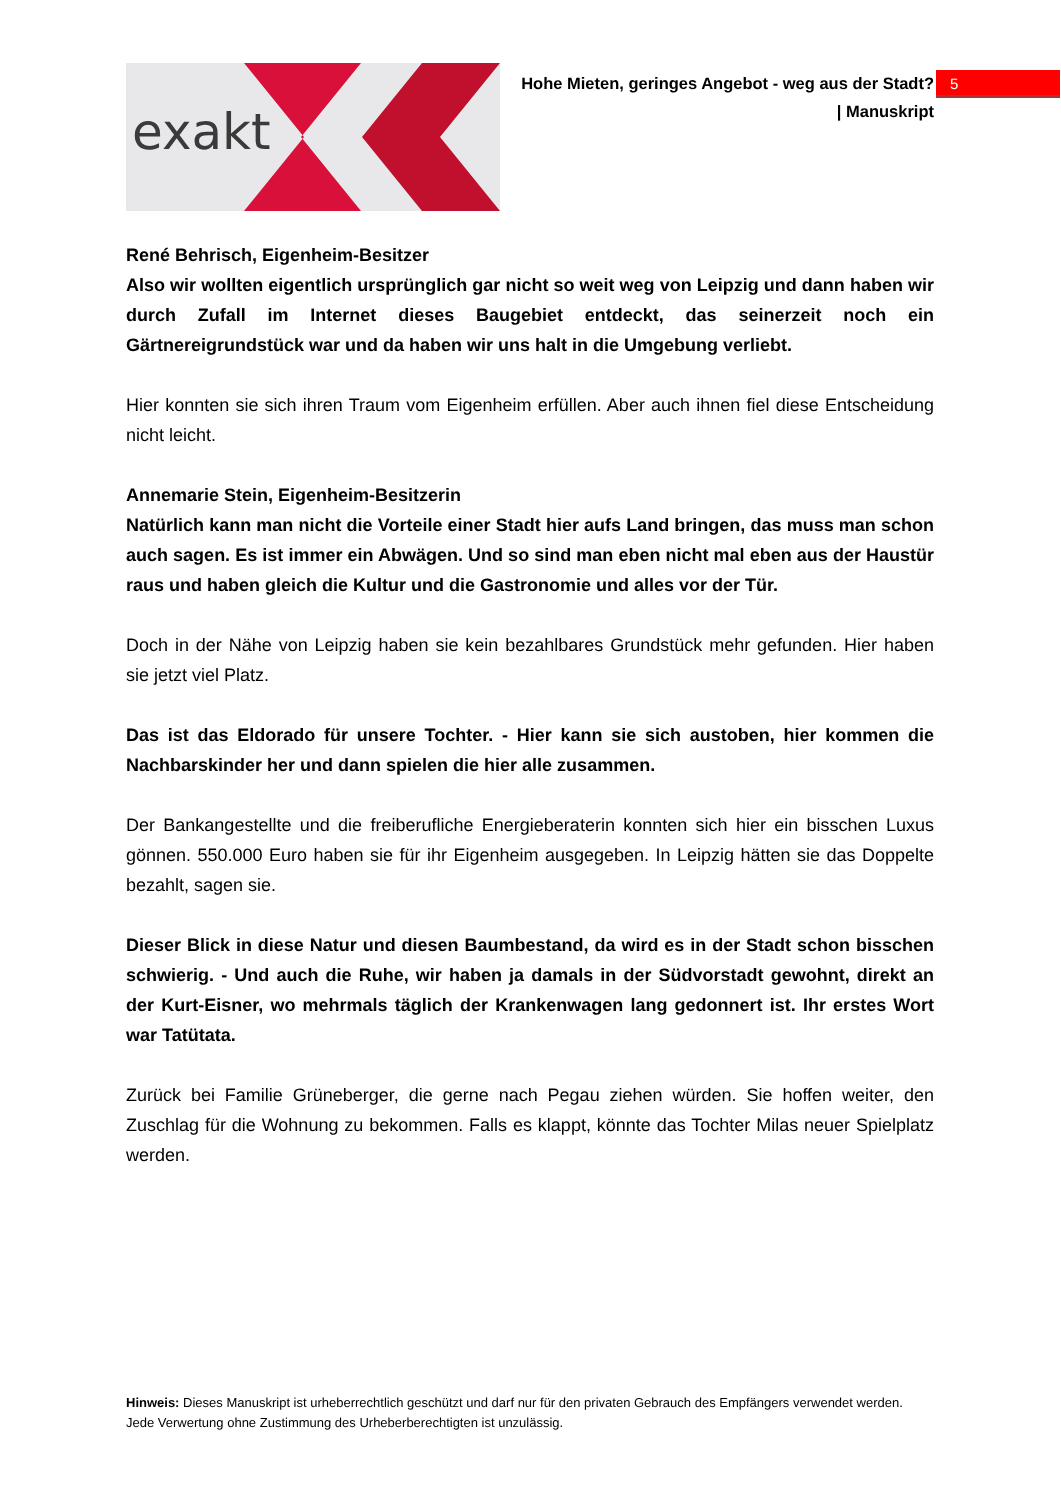exakt
Hohe Mieten, geringes Angebot - weg aus der Stadt?
| Manuskript
5
René Behrisch, Eigenheim-Besitzer
Also wir wollten eigentlich ursprünglich gar nicht so weit weg von Leipzig und dann haben wir durch Zufall im Internet dieses Baugebiet entdeckt, das seinerzeit noch ein Gärtnereigrundstück war und da haben wir uns halt in die Umgebung verliebt.
Hier konnten sie sich ihren Traum vom Eigenheim erfüllen. Aber auch ihnen fiel diese Entscheidung nicht leicht.
Annemarie Stein, Eigenheim-Besitzerin
Natürlich kann man nicht die Vorteile einer Stadt hier aufs Land bringen, das muss man schon auch sagen. Es ist immer ein Abwägen. Und so sind man eben nicht mal eben aus der Haustür raus und haben gleich die Kultur und die Gastronomie und alles vor der Tür.
Doch in der Nähe von Leipzig haben sie kein bezahlbares Grundstück mehr gefunden. Hier haben sie jetzt viel Platz.
Das ist das Eldorado für unsere Tochter. - Hier kann sie sich austoben, hier kommen die Nachbarskinder her und dann spielen die hier alle zusammen.
Der Bankangestellte und die freiberufliche Energieberaterin konnten sich hier ein bisschen Luxus gönnen. 550.000 Euro haben sie für ihr Eigenheim ausgegeben. In Leipzig hätten sie das Doppelte bezahlt, sagen sie.
Dieser Blick in diese Natur und diesen Baumbestand, da wird es in der Stadt schon bisschen schwierig. - Und auch die Ruhe, wir haben ja damals in der Südvorstadt gewohnt, direkt an der Kurt-Eisner, wo mehrmals täglich der Krankenwagen lang gedonnert ist. Ihr erstes Wort war Tatütata.
Zurück bei Familie Grüneberger, die gerne nach Pegau ziehen würden. Sie hoffen weiter, den Zuschlag für die Wohnung zu bekommen. Falls es klappt, könnte das Tochter Milas neuer Spielplatz werden.
Hinweis: Dieses Manuskript ist urheberrechtlich geschützt und darf nur für den privaten Gebrauch des Empfängers verwendet werden. Jede Verwertung ohne Zustimmung des Urheberberechtigten ist unzulässig.